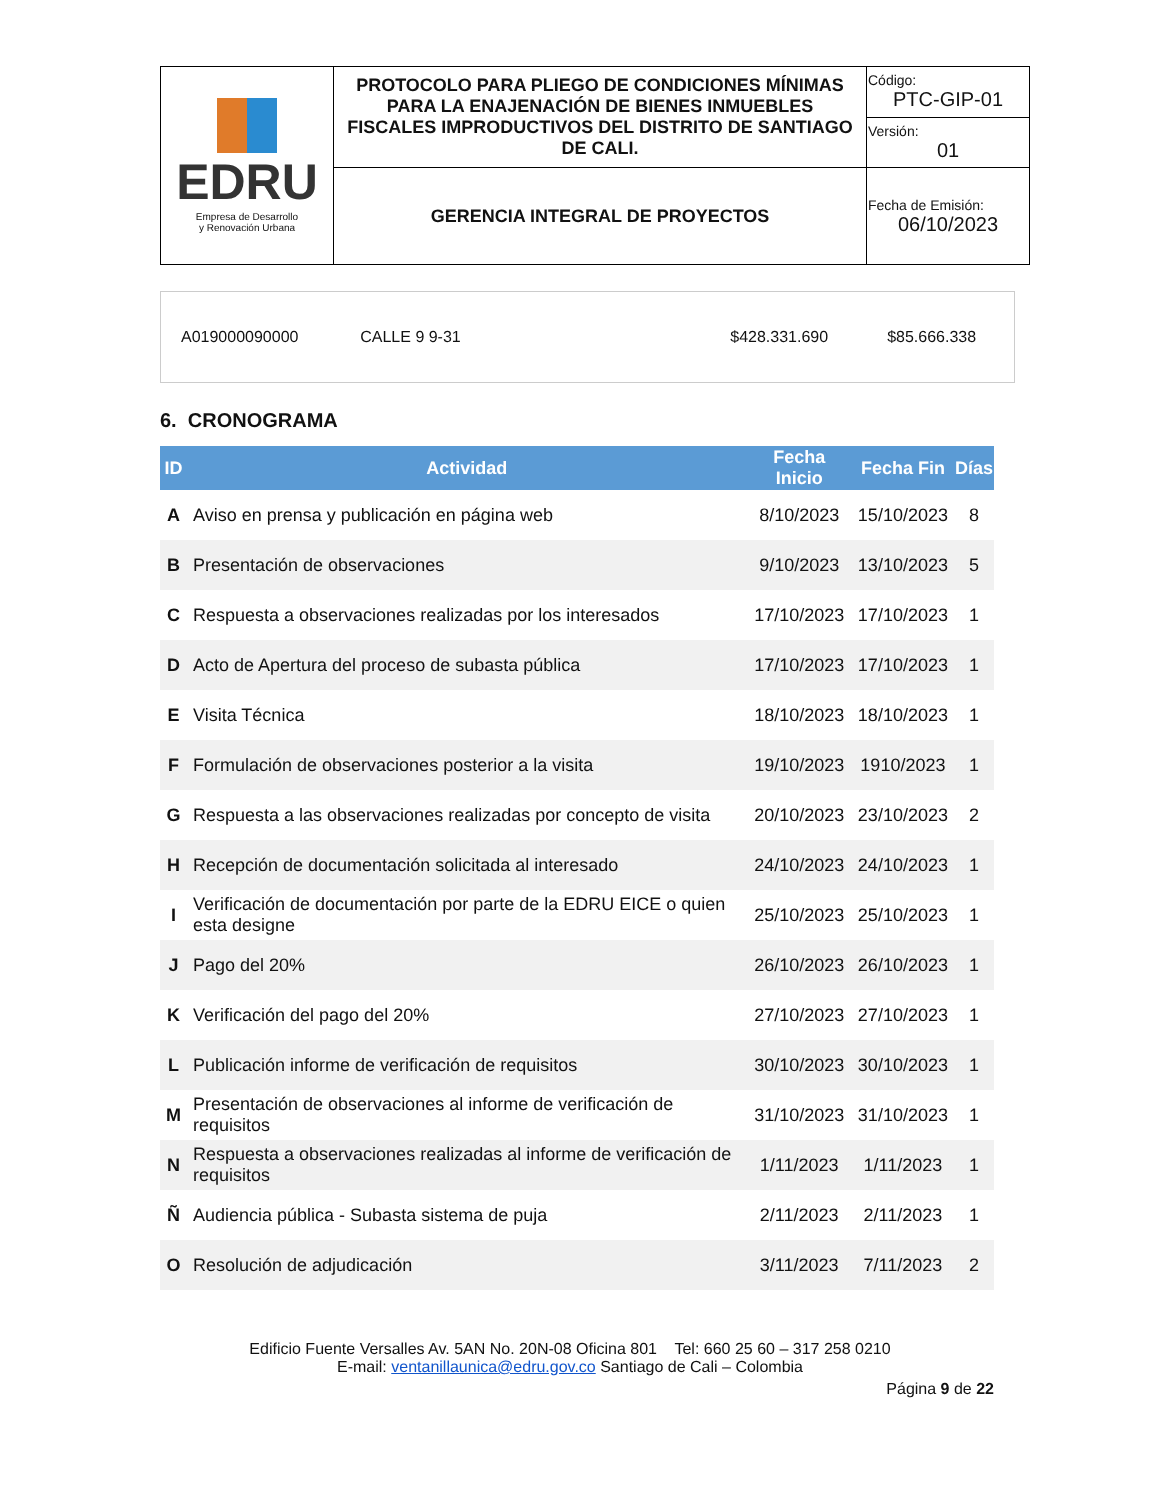| EDRU Empresa de Desarrollo y Renovación Urbana | PROTOCOLO PARA PLIEGO DE CONDICIONES MÍNIMAS PARA LA ENAJENACIÓN DE BIENES INMUEBLES FISCALES IMPRODUCTIVOS DEL DISTRITO DE SANTIAGO DE CALI. | Código: PTC-GIP-01 |
| | | Versión: 01 |
| | GERENCIA INTEGRAL DE PROYECTOS | Fecha de Emisión: 06/10/2023 |
| A019000090000 | CALLE 9 9-31 | $428.331.690 | $85.666.338 |
6. CRONOGRAMA
| ID | Actividad | Fecha Inicio | Fecha Fin | Días |
| --- | --- | --- | --- | --- |
| A | Aviso en prensa y publicación en página web | 8/10/2023 | 15/10/2023 | 8 |
| B | Presentación de observaciones | 9/10/2023 | 13/10/2023 | 5 |
| C | Respuesta a observaciones realizadas por los interesados | 17/10/2023 | 17/10/2023 | 1 |
| D | Acto de Apertura del proceso de subasta pública | 17/10/2023 | 17/10/2023 | 1 |
| E | Visita Técnica | 18/10/2023 | 18/10/2023 | 1 |
| F | Formulación de observaciones posterior a la visita | 19/10/2023 | 1910/2023 | 1 |
| G | Respuesta a las observaciones realizadas por concepto de visita | 20/10/2023 | 23/10/2023 | 2 |
| H | Recepción de documentación solicitada al interesado | 24/10/2023 | 24/10/2023 | 1 |
| I | Verificación de documentación por parte de la EDRU EICE o quien esta designe | 25/10/2023 | 25/10/2023 | 1 |
| J | Pago del 20% | 26/10/2023 | 26/10/2023 | 1 |
| K | Verificación del pago del 20% | 27/10/2023 | 27/10/2023 | 1 |
| L | Publicación informe de verificación de requisitos | 30/10/2023 | 30/10/2023 | 1 |
| M | Presentación de observaciones al informe de verificación de requisitos | 31/10/2023 | 31/10/2023 | 1 |
| N | Respuesta a observaciones realizadas al informe de verificación de requisitos | 1/11/2023 | 1/11/2023 | 1 |
| Ñ | Audiencia pública - Subasta sistema de puja | 2/11/2023 | 2/11/2023 | 1 |
| O | Resolución de adjudicación | 3/11/2023 | 7/11/2023 | 2 |
Edificio Fuente Versalles Av. 5AN No. 20N-08 Oficina 801 Tel: 660 25 60 – 317 258 0210
E-mail: ventanillaunica@edru.gov.co Santiago de Cali – Colombia
Página 9 de 22